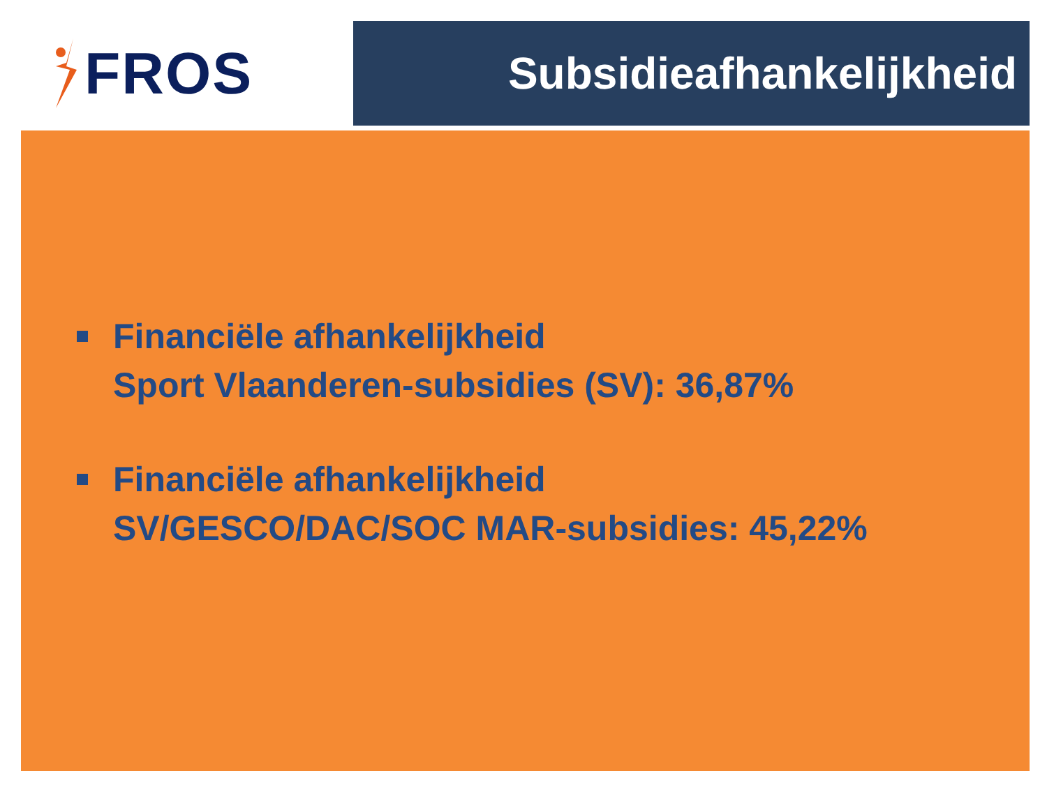FROS Subsidieafhankelijkheid
Financiële afhankelijkheid
Sport Vlaanderen-subsidies (SV): 36,87%
Financiële afhankelijkheid
SV/GESCO/DAC/SOC MAR-subsidies: 45,22%